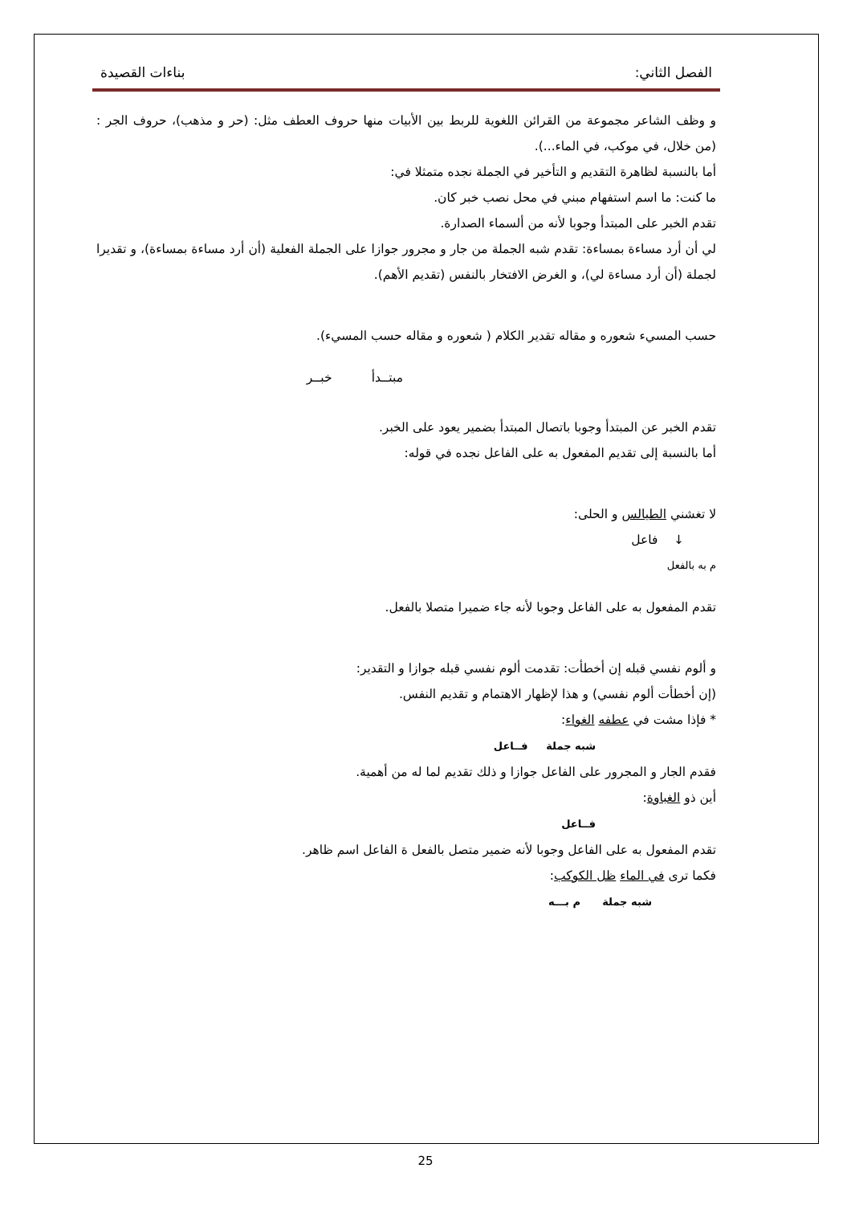الفصل الثاني: بناءات القصيدة
و وظف الشاعر مجموعة من القرائن اللغوية للربط بين الأبيات منها حروف العطف مثل: (حر و مذهب)، حروف الجر : (من خلال، في موكب، في الماء...).
أما بالنسبة لظاهرة التقديم و التأخير في الجملة نجده متمثلا في:
ما كنت: ما اسم استفهام مبني في محل نصب خبر كان.
تقدم الخبر على المبتدأ وجوبا لأنه من ألسماء الصدارة.
لي أن أرد مساءة بمساءة: تقدم شبه الجملة من جار و مجرور جوازا على الجملة الفعلية (أن أرد مساءة بمساءة)، و تقديرا لجملة (أن أرد مساءة لي)، و الغرض الافتخار بالنفس (تقديم الأهم).
حسب المسيء شعوره و مقاله تقدير الكلام ( شعوره و مقاله حسب المسيء).
مبتــدأ خبــر
تقدم الخبر عن المبتدأ وجوبا باتصال المبتدأ بضمير يعود على الخبر.
أما بالنسبة إلى تقديم المفعول به على الفاعل نجده في قوله:
لا تغشني الطيالس و الحلى:
↓ فاعل
م به بالفعل
تقدم المفعول به على الفاعل وجوبا لأنه جاء ضميرا متصلا بالفعل.
و ألوم نفسي قبله إن أخطأت: تقدمت ألوم نفسي قبله جوازا و التقدير:
(إن أخطأت ألوم نفسي) و هذا لإظهار الاهتمام و تقديم النفس.
* فإذا مشت في عطفه الغواء:
شبه جملة فــاعل
فقدم الجار و المجرور على الفاعل جوازا و ذلك تقديم لما له من أهمية.
أين ذو الغباوة:
فــاعل
تقدم المفعول به على الفاعل وجوبا لأنه ضمير متصل بالفعل ة الفاعل اسم ظاهر.
فكما ترى في الماء ظل الكوكب:
شبه جملة م بـــه
25